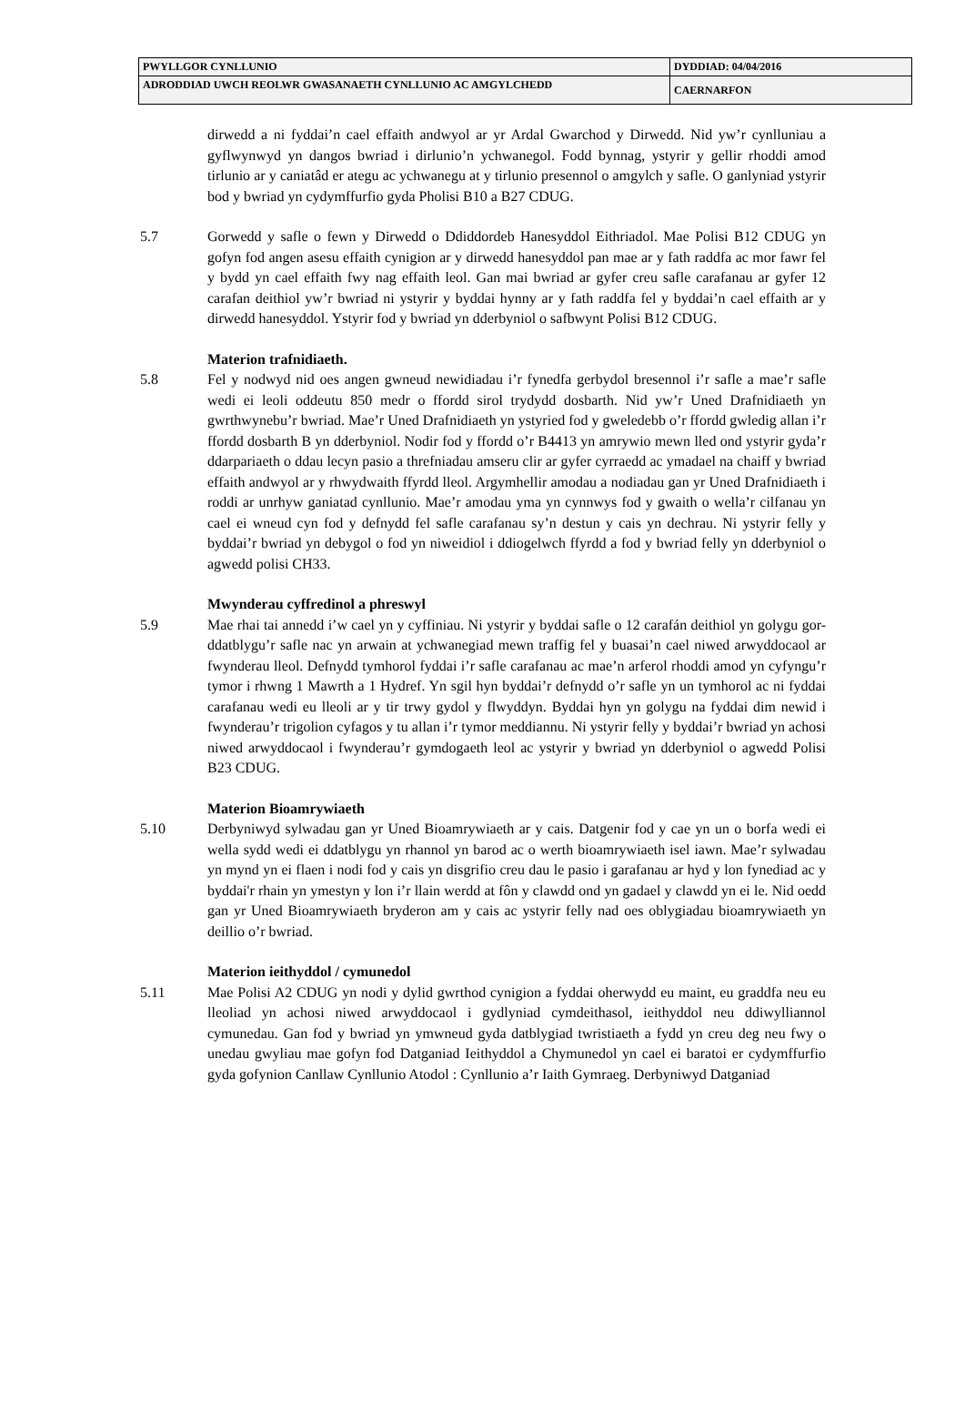| PWYLLGOR CYNLLUNIO | DYDDIAD: 04/04/2016 |
| ADRODDIAD UWCH REOLWR GWASANAETH CYNLLUNIO AC AMGYLCHEDD | CAERNARFON |
dirwedd a ni fyddai’n cael effaith andwyol ar yr Ardal Gwarchod y Dirwedd. Nid yw’r cynlluniau a gyflwynwyd yn dangos bwriad i dirlunio’n ychwanegol. Fodd bynnag, ystyrir y gellir rhoddi amod tirlunio ar y caniatâd er ategu ac ychwanegu at y tirlunio presennol o amgylch y safle. O ganlyniad ystyrir bod y bwriad yn cydymffurfio gyda Pholisi B10 a B27 CDUG.
5.7 Gorwedd y safle o fewn y Dirwedd o Ddiddordeb Hanesyddol Eithriadol. Mae Polisi B12 CDUG yn gofyn fod angen asesu effaith cynigion ar y dirwedd hanesyddol pan mae ar y fath raddfa ac mor fawr fel y bydd yn cael effaith fwy nag effaith leol. Gan mai bwriad ar gyfer creu safle carafanau ar gyfer 12 carafan deithiol yw’r bwriad ni ystyrir y byddai hynny ar y fath raddfa fel y byddai’n cael effaith ar y dirwedd hanesyddol. Ystyrir fod y bwriad yn dderbyniol o safbwynt Polisi B12 CDUG.
Materion trafnidiaeth.
5.8 Fel y nodwyd nid oes angen gwneud newidiadau i’r fynedfa gerbydol bresennol i’r safle a mae’r safle wedi ei leoli oddeutu 850 medr o ffordd sirol trydydd dosbarth. Nid yw’r Uned Drafnidiaeth yn gwrthwynebu’r bwriad. Mae’r Uned Drafnidiaeth yn ystyried fod y gweledebb o’r ffordd gwledig allan i’r ffordd dosbarth B yn dderbyniol. Nodir fod y ffordd o’r B4413 yn amrywio mewn lled ond ystyrir gyda’r ddarpariaeth o ddau lecyn pasio a threfniadau amseru clir ar gyfer cyrraedd ac ymadael na chaiff y bwriad effaith andwyol ar y rhwydwaith ffyrdd lleol. Argymhellir amodau a nodiadau gan yr Uned Drafnidiaeth i roddi ar unrhyw ganiatad cynllunio. Mae’r amodau yma yn cynnwys fod y gwaith o wella’r cilfanau yn cael ei wneud cyn fod y defnydd fel safle carafanau sy’n destun y cais yn dechrau. Ni ystyrir felly y byddai’r bwriad yn debygol o fod yn niweidiol i ddiogelwch ffyrdd a fod y bwriad felly yn dderbyniol o agwedd polisi CH33.
Mwynderau cyffredinol a phreswyl
5.9 Mae rhai tai annedd i’w cael yn y cyffiniau. Ni ystyrir y byddai safle o 12 carafán deithiol yn golygu gor-ddatblygu’r safle nac yn arwain at ychwanegiad mewn traffig fel y buasai’n cael niwed arwyddocaol ar fwynderau lleol. Defnydd tymhorol fyddai i’r safle carafanau ac mae’n arferol rhoddi amod yn cyfyngu’r tymor i rhwng 1 Mawrth a 1 Hydref. Yn sgil hyn byddai’r defnydd o’r safle yn un tymhorol ac ni fyddai carafanau wedi eu lleoli ar y tir trwy gydol y flwyddyn. Byddai hyn yn golygu na fyddai dim newid i fwynderau’r trigolion cyfagos y tu allan i’r tymor meddiannu. Ni ystyrir felly y byddai’r bwriad yn achosi niwed arwyddocaol i fwynderau’r gymdogaeth leol ac ystyrir y bwriad yn dderbyniol o agwedd Polisi B23 CDUG.
Materion Bioamrywiaeth
5.10 Derbyniwyd sylwadau gan yr Uned Bioamrywiaeth ar y cais. Datgenir fod y cae yn un o borfa wedi ei wella sydd wedi ei ddatblygu yn rhannol yn barod ac o werth bioamrywiaeth isel iawn. Mae’r sylwadau yn mynd yn ei flaen i nodi fod y cais yn disgrifio creu dau le pasio i garafanau ar hyd y lon fynediad ac y byddai'r rhain yn ymestyn y lon i’r llain werdd at fôn y clawdd ond yn gadael y clawdd yn ei le. Nid oedd gan yr Uned Bioamrywiaeth bryderon am y cais ac ystyrir felly nad oes oblygiadau bioamrywiaeth yn deillio o’r bwriad.
Materion ieithyddol / cymunedol
5.11 Mae Polisi A2 CDUG yn nodi y dylid gwrthod cynigion a fyddai oherwydd eu maint, eu graddfa neu eu lleoliad yn achosi niwed arwyddocaol i gydlyniad cymdeithasol, ieithyddol neu ddiwylliannol cymunedau. Gan fod y bwriad yn ymwneud gyda datblygiad twristiaeth a fydd yn creu deg neu fwy o unedau gwyliau mae gofyn fod Datganiad Ieithyddol a Chymunedol yn cael ei baratoi er cydymffurfio gyda gofynion Canllaw Cynllunio Atodol : Cynllunio a’r Iaith Gymraeg. Derbyniwyd Datganiad